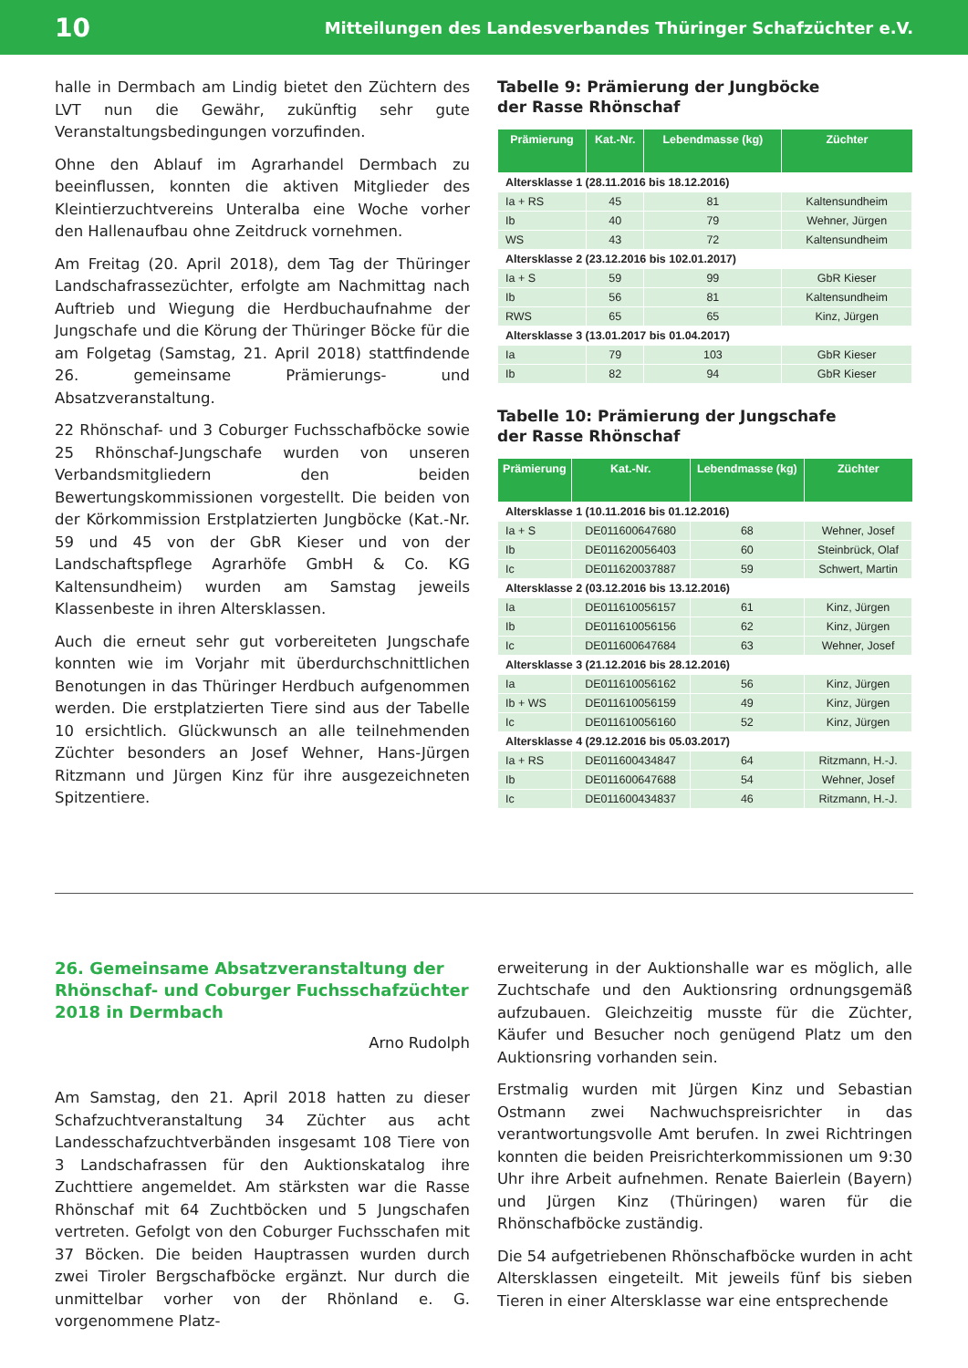10 Mitteilungen des Landesverbandes Thüringer Schafzüchter e.V.
halle in Dermbach am Lindig bietet den Züchtern des LVT nun die Gewähr, zukünftig sehr gute Veranstaltungsbedingungen vorzufinden.
Ohne den Ablauf im Agrarhandel Dermbach zu beeinflussen, konnten die aktiven Mitglieder des Kleintierzuchtvereins Unteralba eine Woche vorher den Hallenaufbau ohne Zeitdruck vornehmen.
Am Freitag (20. April 2018), dem Tag der Thüringer Landschafrassezüchter, erfolgte am Nachmittag nach Auftrieb und Wiegung die Herdbuchaufnahme der Jungschafe und die Körung der Thüringer Böcke für die am Folgetag (Samstag, 21. April 2018) stattfindende 26. gemeinsame Prämierungs- und Absatzveranstaltung.
22 Rhönschaf- und 3 Coburger Fuchsschafböcke sowie 25 Rhönschaf-Jungschafe wurden von unseren Verbandsmitgliedern den beiden Bewertungskommissionen vorgestellt. Die beiden von der Körkommission Erstplatzierten Jungböcke (Kat.-Nr. 59 und 45 von der GbR Kieser und von der Landschaftspflege Agrarhöfe GmbH & Co. KG Kaltensundheim) wurden am Samstag jeweils Klassenbeste in ihren Altersklassen.
Auch die erneut sehr gut vorbereiteten Jungschafe konnten wie im Vorjahr mit überdurchschnittlichen Benotungen in das Thüringer Herdbuch aufgenommen werden. Die erstplatzierten Tiere sind aus der Tabelle 10 ersichtlich. Glückwunsch an alle teilnehmenden Züchter besonders an Josef Wehner, Hans-Jürgen Ritzmann und Jürgen Kinz für ihre ausgezeichneten Spitzentiere.
Tabelle 9: Prämierung der Jungböcke
der Rasse Rhönschaf
| Prämierung | Kat.-Nr. | Lebendmasse (kg) | Züchter |
| --- | --- | --- | --- |
| Altersklasse 1 (28.11.2016 bis 18.12.2016) | | | |
| Ia + RS | 45 | 81 | Kaltensundheim |
| Ib | 40 | 79 | Wehner, Jürgen |
| WS | 43 | 72 | Kaltensundheim |
| Altersklasse 2 (23.12.2016 bis 102.01.2017) | | | |
| Ia + S | 59 | 99 | GbR Kieser |
| Ib | 56 | 81 | Kaltensundheim |
| RWS | 65 | 65 | Kinz, Jürgen |
| Altersklasse 3 (13.01.2017 bis 01.04.2017) | | | |
| Ia | 79 | 103 | GbR Kieser |
| Ib | 82 | 94 | GbR Kieser |
Tabelle 10: Prämierung der Jungschafe
der Rasse Rhönschaf
| Prämierung | Kat.-Nr. | Lebendmasse (kg) | Züchter |
| --- | --- | --- | --- |
| Altersklasse 1 (10.11.2016 bis 01.12.2016) | | | |
| Ia + S | DE011600647680 | 68 | Wehner, Josef |
| Ib | DE011620056403 | 60 | Steinbrück, Olaf |
| Ic | DE011620037887 | 59 | Schwert, Martin |
| Altersklasse 2 (03.12.2016 bis 13.12.2016) | | | |
| Ia | DE011610056157 | 61 | Kinz, Jürgen |
| Ib | DE011610056156 | 62 | Kinz, Jürgen |
| Ic | DE011600647684 | 63 | Wehner, Josef |
| Altersklasse 3 (21.12.2016 bis 28.12.2016) | | | |
| Ia | DE011610056162 | 56 | Kinz, Jürgen |
| Ib + WS | DE011610056159 | 49 | Kinz, Jürgen |
| Ic | DE011610056160 | 52 | Kinz, Jürgen |
| Altersklasse 4 (29.12.2016 bis 05.03.2017) | | | |
| Ia + RS | DE011600434847 | 64 | Ritzmann, H.-J. |
| Ib | DE011600647688 | 54 | Wehner, Josef |
| Ic | DE011600434837 | 46 | Ritzmann, H.-J. |
26. Gemeinsame Absatzveranstaltung der Rhönschaf- und Coburger Fuchsschafzüchter 2018 in Dermbach
Arno Rudolph
Am Samstag, den 21. April 2018 hatten zu dieser Schafzuchtveranstaltung 34 Züchter aus acht Landesschafzuchtverbänden insgesamt 108 Tiere von 3 Landschafrassen für den Auktionskatalog ihre Zuchttiere angemeldet. Am stärksten war die Rasse Rhönschaf mit 64 Zuchtböcken und 5 Jungschafen vertreten. Gefolgt von den Coburger Fuchsschafen mit 37 Böcken. Die beiden Hauptrassen wurden durch zwei Tiroler Bergschafböcke ergänzt. Nur durch die unmittelbar vorher von der Rhönland e. G. vorgenommene Platz-
erweiterung in der Auktionshalle war es möglich, alle Zuchtschafe und den Auktionsring ordnungsgemäß aufzubauen. Gleichzeitig musste für die Züchter, Käufer und Besucher noch genügend Platz um den Auktionsring vorhanden sein.
Erstmalig wurden mit Jürgen Kinz und Sebastian Ostmann zwei Nachwuchspreisrichter in das verantwortungsvolle Amt berufen. In zwei Richtringen konnten die beiden Preisrichterkommissionen um 9:30 Uhr ihre Arbeit aufnehmen. Renate Baierlein (Bayern) und Jürgen Kinz (Thüringen) waren für die Rhönschafböcke zuständig.
Die 54 aufgetriebenen Rhönschafböcke wurden in acht Altersklassen eingeteilt. Mit jeweils fünf bis sieben Tieren in einer Altersklasse war eine entsprechende